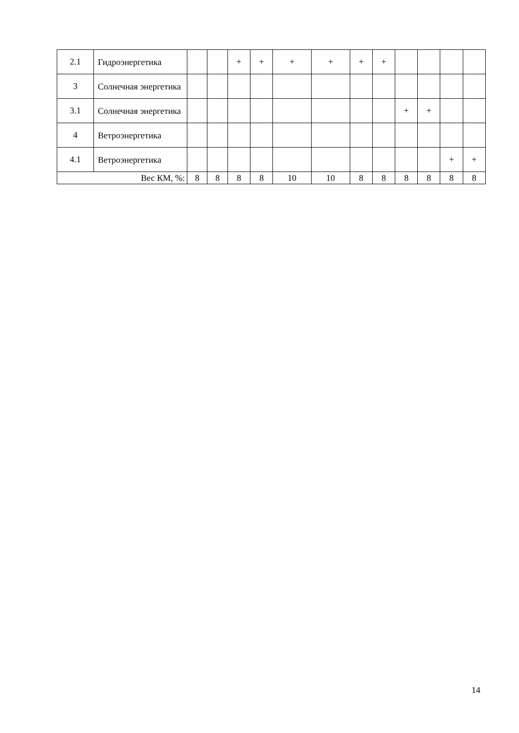| 2.1 | Гидроэнергетика | | | + | + | + | + | + | + | | | | |
| 3 | Солнечная энергетика | | | | | | | | | | | | |
| 3.1 | Солнечная энергетика | | | | | | | | | + | + | | |
| 4 | Ветроэнергетика | | | | | | | | | | | | |
| 4.1 | Ветроэнергетика | | | | | | | | | | | + | + |
| Вес КМ, %: | | 8 | 8 | 8 | 8 | 10 | 10 | 8 | 8 | 8 | 8 | 8 | 8 |
14